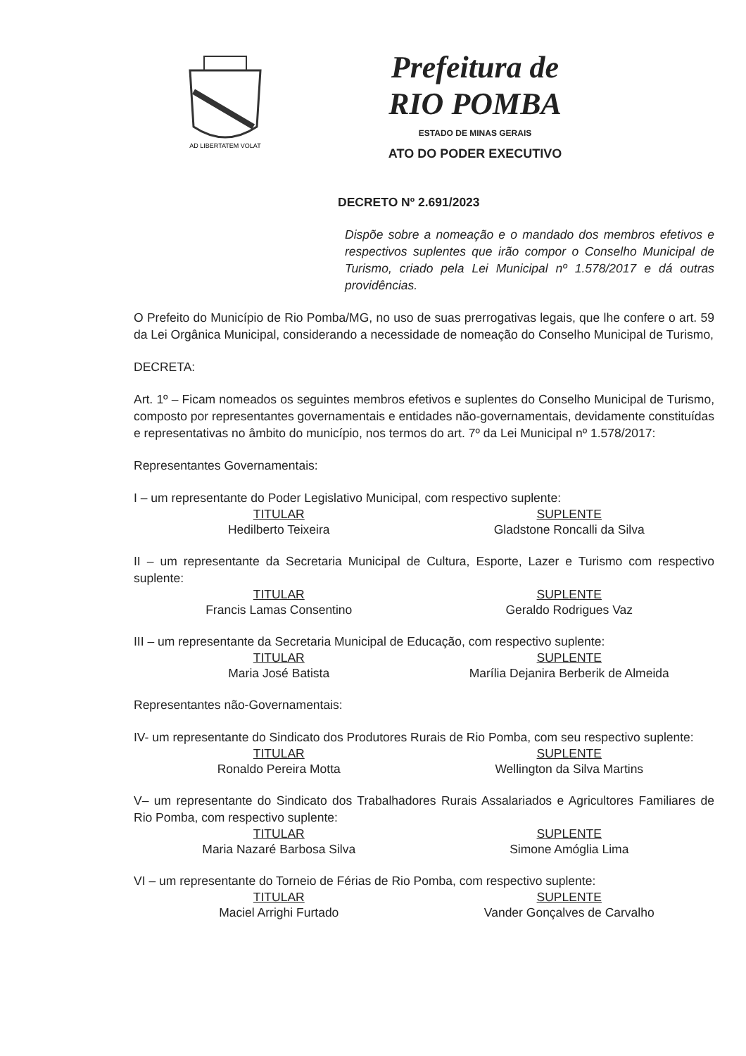AD LIBERTATEM VOLAT
Prefeitura de
RIO POMBA
ESTADO DE MINAS GERAIS
ATO DO PODER EXECUTIVO
DECRETO Nº 2.691/2023
Dispõe sobre a nomeação e o mandado dos membros efetivos e respectivos suplentes que irão compor o Conselho Municipal de Turismo, criado pela Lei Municipal nº 1.578/2017 e dá outras providências.
O Prefeito do Município de Rio Pomba/MG, no uso de suas prerrogativas legais, que lhe confere o art. 59 da Lei Orgânica Municipal, considerando a necessidade de nomeação do Conselho Municipal de Turismo,
DECRETA:
Art. 1º – Ficam nomeados os seguintes membros efetivos e suplentes do Conselho Municipal de Turismo, composto por representantes governamentais e entidades não-governamentais, devidamente constituídas e representativas no âmbito do município, nos termos do art. 7º da Lei Municipal nº 1.578/2017:
Representantes Governamentais:
I – um representante do Poder Legislativo Municipal, com respectivo suplente:
TITULAR SUPLENTE
Hedilberto Teixeira Gladstone Roncalli da Silva
II – um representante da Secretaria Municipal de Cultura, Esporte, Lazer e Turismo com respectivo suplente:
TITULAR SUPLENTE
Francis Lamas Consentino Geraldo Rodrigues Vaz
III – um representante da Secretaria Municipal de Educação, com respectivo suplente:
TITULAR SUPLENTE
Maria José Batista Marília Dejanira Berberik de Almeida
Representantes não-Governamentais:
IV- um representante do Sindicato dos Produtores Rurais de Rio Pomba, com seu respectivo suplente:
TITULAR SUPLENTE
Ronaldo Pereira Motta Wellington da Silva Martins
V– um representante do Sindicato dos Trabalhadores Rurais Assalariados e Agricultores Familiares de Rio Pomba, com respectivo suplente:
TITULAR SUPLENTE
Maria Nazaré Barbosa Silva Simone Amóglia Lima
VI – um representante do Torneio de Férias de Rio Pomba, com respectivo suplente:
TITULAR SUPLENTE
Maciel Arrighi Furtado Vander Gonçalves de Carvalho